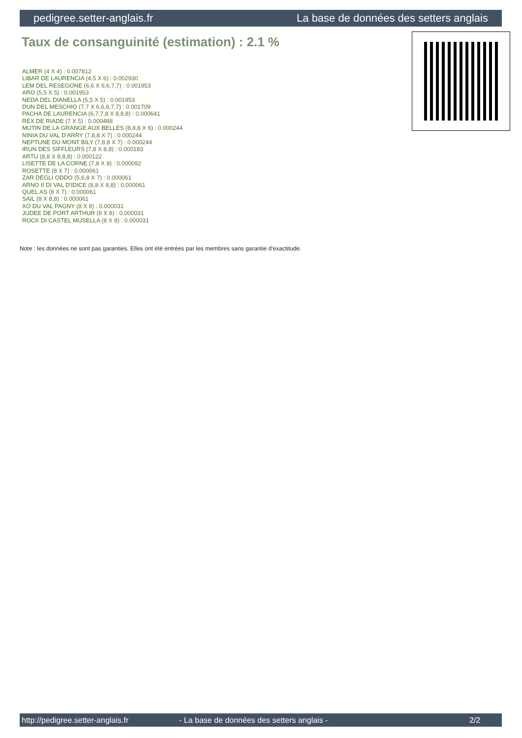pedigree.setter-anglais.fr La base de données des setters anglais
Taux de consanguinité (estimation) : 2.1 %
ALMER (4 X 4) : 0.007812
LIBAR DE LAURENCIA (4,5 X 6) : 0.002930
LEM DEL RESEGONE (6,6 X 6,6,7,7) : 0.001953
ARO (5,5 X 5) : 0.001953
NEDA DEL DIANELLA (5,5 X 5) : 0.001953
DUN DEL MESCHIO (7,7 X 6,6,6,7,7) : 0.001709
PACHA DE LAURENCIA (6,7,7,8 X 8,8,8) : 0.000641
REX DE RIADE (7 X 5) : 0.000488
MUTIN DE LA GRANGE AUX BELLES (8,8,8 X 6) : 0.000244
NINIA DU VAL D'ARRY (7,8,8 X 7) : 0.000244
NEPTUNE DU MONT BILY (7,8,8 X 7) : 0.000244
IRUN DES SIFFLEURS (7,8 X 8,8) : 0.000183
ARTU (8,8 X 8,8,8) : 0.000122
LISETTE DE LA CORNE (7,8 X 8) : 0.000092
ROSETTE (8 X 7) : 0.000061
ZAR DEGLI ODDO (5,6,8 X 7) : 0.000061
ARNO II DI VAL D'IDICE (8,8 X 8,8) : 0.000061
QUEL AS (8 X 7) : 0.000061
SAIL (8 X 8,8) : 0.000061
XO DU VAL PAGNY (8 X 8) : 0.000031
JUDEE DE PORT ARTHUR (8 X 8) : 0.000031
ROCK DI CASTEL MUSELLA (8 X 8) : 0.000031
Note : les données ne sont pas garanties. Elles ont été entrées par les membres sans garantie d'exactitude.
http://pedigree.setter-anglais.fr - La base de données des setters anglais - 2/2